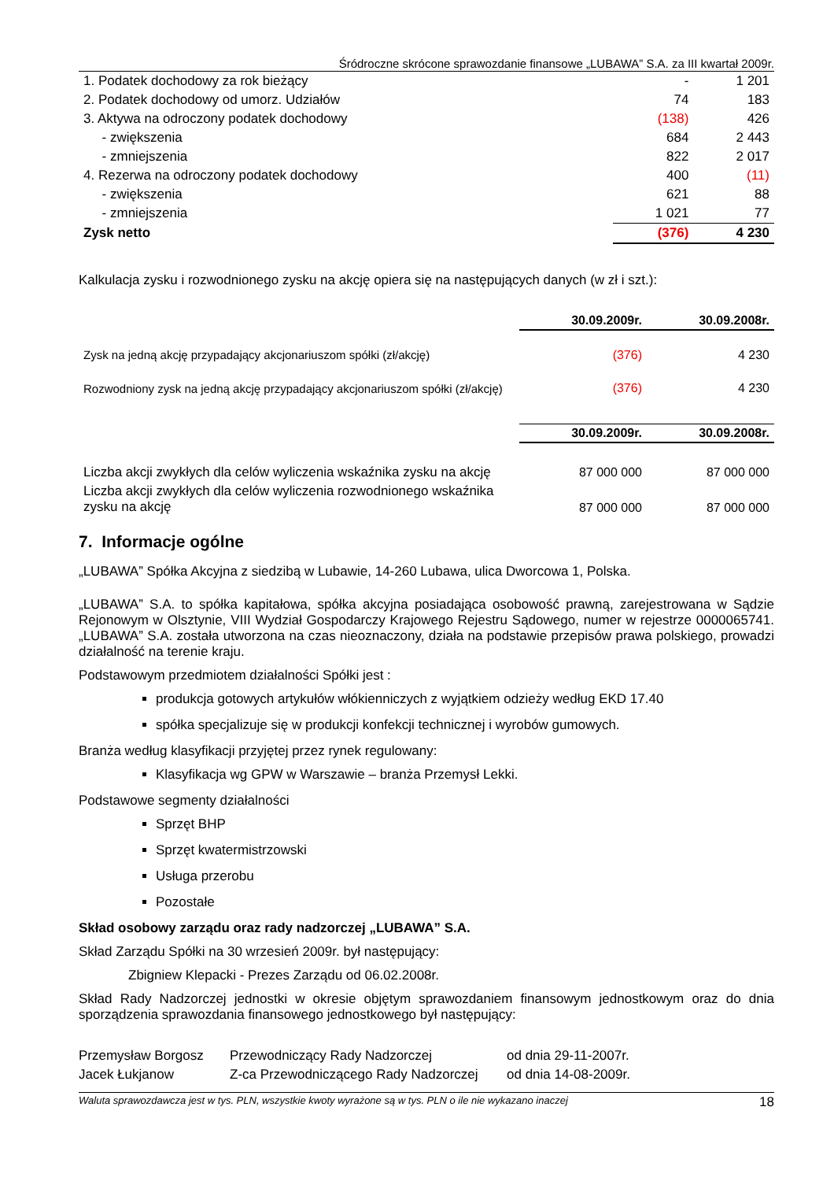Śródroczne skrócone sprawozdanie finansowe „LUBAWA” S.A. za III kwartał 2009r.
| 1. Podatek dochodowy za rok bieżący | - | 1 201 |
| 2. Podatek dochodowy od umorz. Udziałów | 74 | 183 |
| 3. Aktywa na odroczony podatek dochodowy | (138) | 426 |
| - zwiększenia | 684 | 2 443 |
| - zmniejszenia | 822 | 2 017 |
| 4. Rezerwa na odroczony podatek dochodowy | 400 | (11) |
| - zwiększenia | 621 | 88 |
| - zmniejszenia | 1 021 | 77 |
| Zysk netto | (376) | 4 230 |
Kalkulacja zysku i rozwodnionego zysku na akcję opiera się na następujących danych (w zł i szt.):
| | 30.09.2009r. | 30.09.2008r. |
| Zysk na jedną akcję przypadający akcjonariuszom spółki (zł/akcję) | (376) | 4 230 |
| Rozwodniony zysk na jedną akcję przypadający akcjonariuszom spółki (zł/akcję) | (376) | 4 230 |
| | 30.09.2009r. | 30.09.2008r. |
| Liczba akcji zwykłych dla celów wyliczenia wskaźnika zysku na akcję | 87 000 000 | 87 000 000 |
| Liczba akcji zwykłych dla celów wyliczenia rozwodnionego wskaźnika zysku na akcję | 87 000 000 | 87 000 000 |
7. Informacje ogólne
„LUBAWA” Spółka Akcyjna z siedzibą w Lubawie, 14-260 Lubawa, ulica Dworcowa 1, Polska.
„LUBAWA” S.A. to spółka kapitałowa, spółka akcyjna posiadająca osobowość prawną, zarejestrowana w Sądzie Rejonowym w Olsztynie, VIII Wydział Gospodarczy Krajowego Rejestru Sądowego, numer w rejestrze 0000065741. „LUBAWA” S.A. została utworzona na czas nieoznaczony, działa na podstawie przepisów prawa polskiego, prowadzi działalność na terenie kraju.
Podstawowym przedmiotem działalności Spółki jest :
produkcja gotowych artykułów włókienniczych z wyjątkiem odzieży według EKD 17.40
spółka specjalizuje się w produkcji konfekcji technicznej i wyrobów gumowych.
Branża według klasyfikacji przyjętej przez rynek regulowany:
Klasyfikacja wg GPW w Warszawie – branża Przemysł Lekki.
Podstawowe segmenty działalności
Sprzęt BHP
Sprzęt kwatermistrzowski
Usługa przerobu
Pozostałe
Skład osobowy zarządu oraz rady nadzorczej „LUBAWA” S.A.
Skład Zarządu Spółki na 30 wrzesień 2009r. był następujący:
Zbigniew Klepacki - Prezes Zarządu od 06.02.2008r.
Skład Rady Nadzorczej jednostki w okresie objętym sprawozdaniem finansowym jednostkowym oraz do dnia sporządzenia sprawozdania finansowego jednostkowego był następujący:
| Przemysław Borgosz | Przewodniczący Rady Nadzorczej | od dnia 29-11-2007r. |
| Jacek Łukjanow | Z-ca Przewodniczącego Rady Nadzorczej | od dnia 14-08-2009r. |
Waluta sprawozdawcza jest w tys. PLN, wszystkie kwoty wyrażone są w tys. PLN o ile nie wykazano inaczej 18